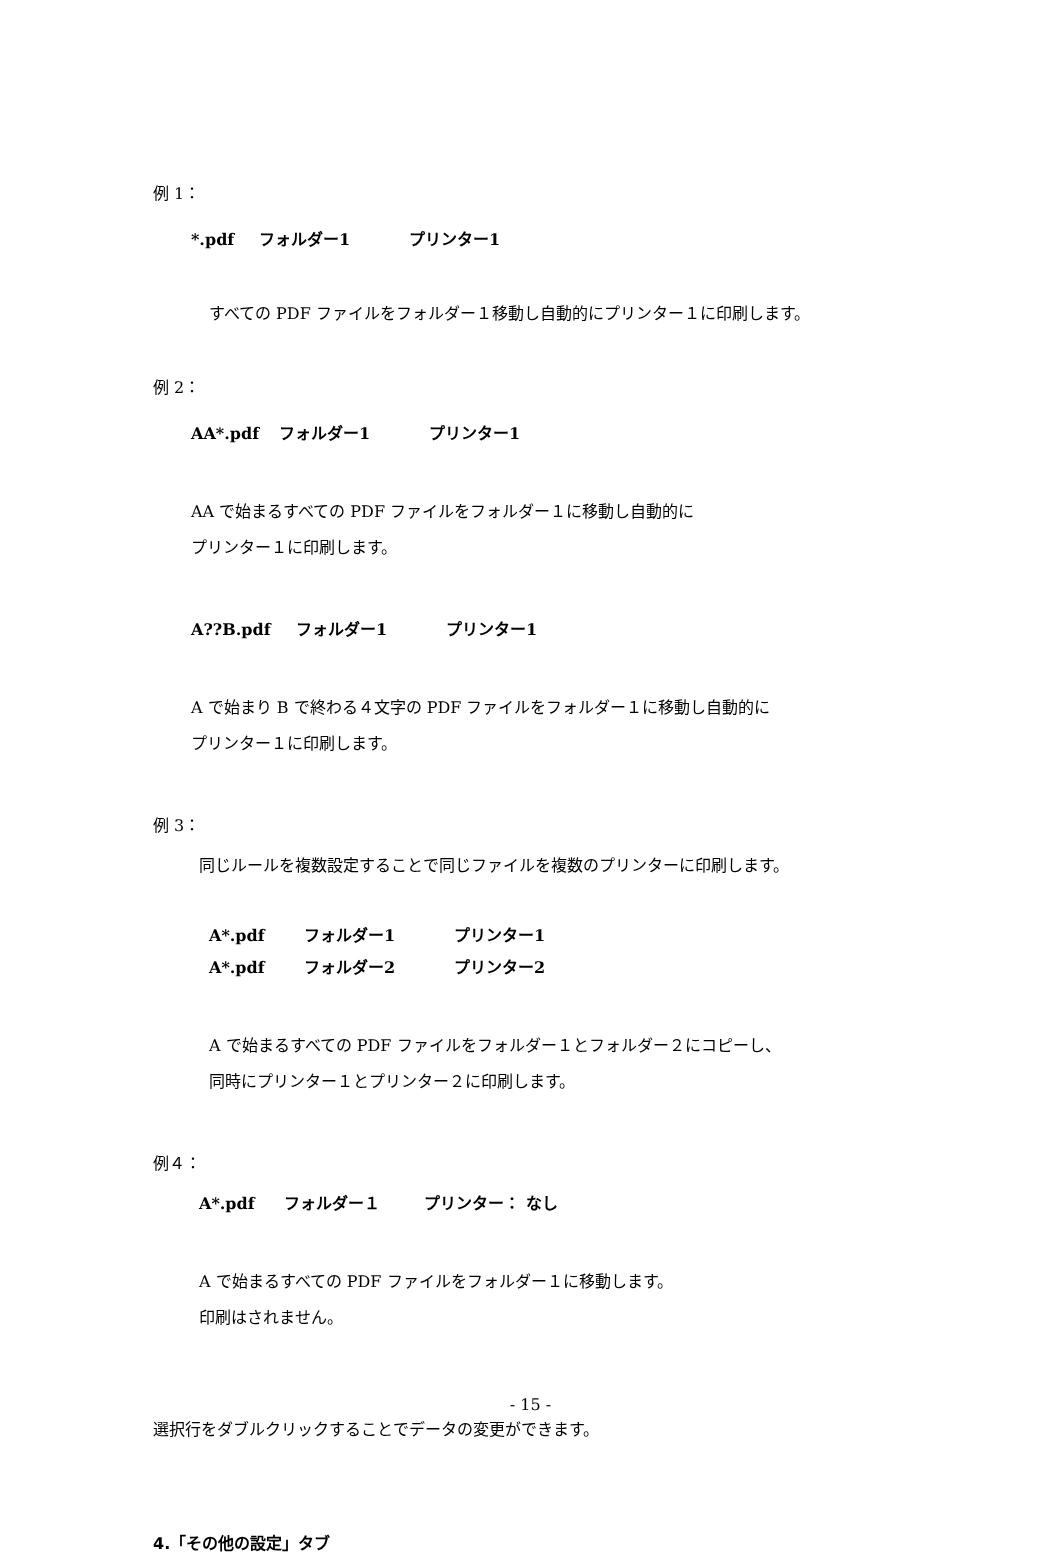例 1：
*.pdf フォルダー1 プリンター1
すべての PDF ファイルをフォルダー１移動し自動的にプリンター１に印刷します。
例 2：
AA*.pdf フォルダー1 プリンター1
AA で始まるすべての PDF ファイルをフォルダー１に移動し自動的に
プリンター１に印刷します。
A??B.pdf フォルダー1 プリンター1
A で始まり B で終わる４文字の PDF ファイルをフォルダー１に移動し自動的に
プリンター１に印刷します。
例 3：
同じルールを複数設定することで同じファイルを複数のプリンターに印刷します。
A*.pdf フォルダー1 プリンター1
A*.pdf フォルダー2 プリンター2
A で始まるすべての PDF ファイルをフォルダー１とフォルダー２にコピーし、
同時にプリンター１とプリンター２に印刷します。
例４：
A*.pdf フォルダー１ プリンター： なし
A で始まるすべての PDF ファイルをフォルダー１に移動します。
印刷はされません。
選択行をダブルクリックすることでデータの変更ができます。
4.「その他の設定」タブ
- 15 -